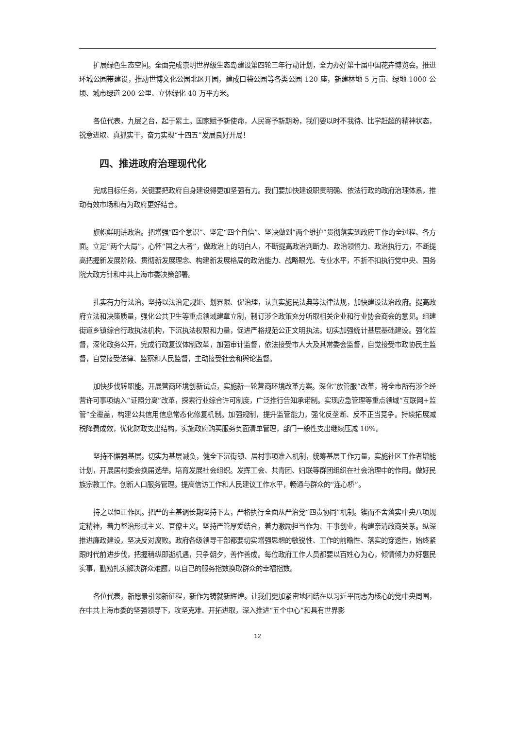扩展绿色生态空间。全面完成崇明世界级生态岛建设第四轮三年行动计划，全力办好第十届中国花卉博览会。推进环城公园带建设，推动世博文化公园北区开园，建成口袋公园等各类公园 120 座，新建林地 5 万亩、绿地 1000 公顷、城市绿道 200 公里、立体绿化 40 万平方米。
各位代表，九层之台，起于累土。国家赋予新使命，人民寄予新期盼，我们要以时不我待、比学赶超的精神状态，锐意进取、真抓实干，奋力实现“十四五”发展良好开局！
四、推进政府治理现代化
完成目标任务，关键要把政府自身建设得更加坚强有力。我们要加快建设职责明确、依法行政的政府治理体系，推动有效市场和有为政府更好结合。
旗帜鲜明讲政治。把增强“四个意识”、坚定“四个自信”、坚决做到“两个维护”贯彻落实到政府工作的全过程、各方面。立足“两个大局”，心怀“国之大者”，做政治上的明白人，不断提高政治判断力、政治领悟力、政治执行力，不断提高把握新发展阶段、贯彻新发展理念、构建新发展格局的政治能力、战略眼光、专业水平，不折不扣执行党中央、国务院大政方针和中共上海市委决策部署。
扎实有力行法治。坚持以法治定规矩、划界限、促治理，认真实施民法典等法律法规，加快建设法治政府。提高政府立法和决策质量，强化公共卫生等重点领域建章立制，制订涉企政策充分听取相关企业和行业协会商会的意见。组建街道乡镇综合行政执法机构，下沉执法权限和力量，促进严格规范公正文明执法。切实加强统计基层基础建设。强化监督，深化政务公开，完成行政复议体制改革，加强审计监督，依法接受市人大及其常委会监督，自觉接受市政协民主监督，自觉接受法律、监察和人民监督，主动接受社会和舆论监督。
加快步伐转职能。开展营商环境创新试点，实施新一轮营商环境改革方案。深化“放管服”改革，将全市所有涉企经营许可事项纳入“证照分离”改革，探索行业综合许可制度，广泛推行告知承诺制。实现应急管理等重点领域“互联网+监管”全覆盖，构建公共信用信息常态化修复机制。加强规制，提升监管能力，强化反垄断、反不正当竞争。持续拓展减税降费成效，优化财政支出结构，实施政府购买服务负面清单管理，部门一般性支出继续压减 10%。
坚持不懈强基层。切实为基层减负，健全下沉街镇、居村事项准入机制，统筹基层工作力量，实施社区工作者增能计划，开展居村委会换届选举。培育发展社会组织。发挥工会、共青团、妇联等群团组织在社会治理中的作用。做好民族宗教工作。创新人口服务管理。提高信访工作和人民建议工作水平，畅通与群众的“连心桥”。
持之以恒正作风。把严的主基调长期坚持下去，严格执行全面从严治党“四责协同”机制。锲而不舍落实中央八项规定精神，着力整治形式主义、官僚主义。坚持严管厚爱结合，着力激励担当作为、干事创业，构建亲清政商关系。纵深推进廉政建设，坚决反对腐败。政府各级领导干部都要切实增强思想的敏锐性、工作的前瞻性、落实的穿透性，始终紧跟时代前进步伐，把握稍纵即逝机遇，只争朝夕，善作善成。每位政府工作人员都要以百姓心为心，倾情倾力办好惠民实事，勤勉扎实解决群众难题，以自己的服务指数换取群众的幸福指数。
各位代表，新愿景引领新征程，新作为铸就新辉煌。让我们更加紧密地团结在以习近平同志为核心的党中央周围，在中共上海市委的坚强领导下，攻坚克难、开拓进取，深入推进“五个中心”和具有世界影
12